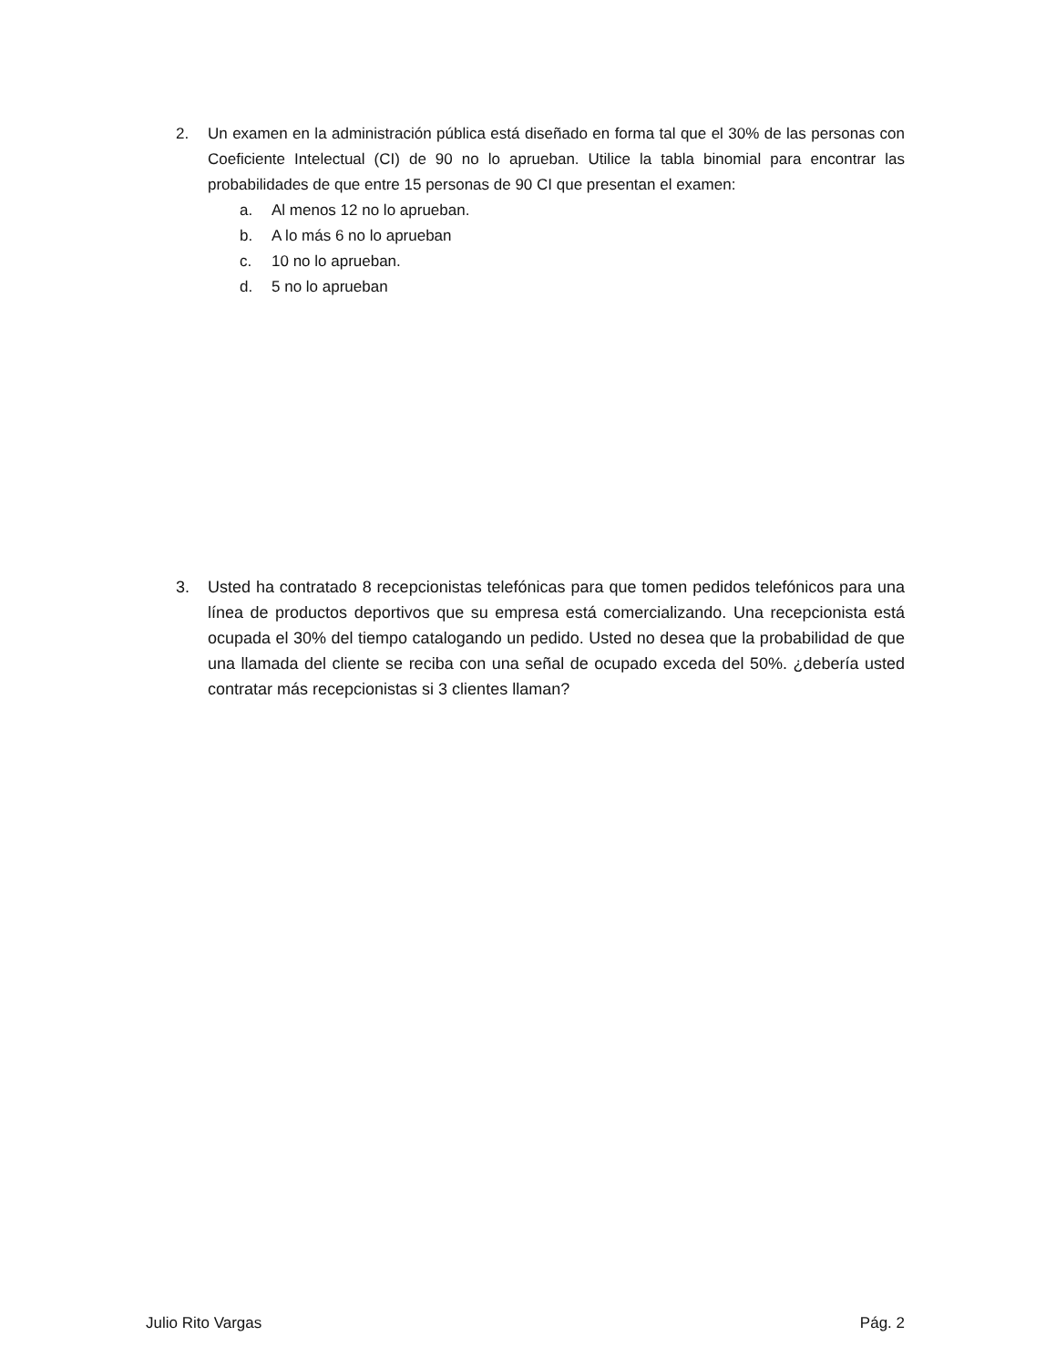2.
Un examen en la administración pública está diseñado en forma tal que el 30% de las personas con Coeficiente Intelectual (CI) de 90 no lo aprueban. Utilice la tabla binomial para encontrar las probabilidades de que entre 15 personas de 90 CI que presentan el examen:
a. Al menos 12 no lo aprueban.
b. A lo más 6 no lo aprueban
c. 10 no lo aprueban.
d. 5 no lo aprueban
3.
Usted ha contratado 8 recepcionistas telefónicas para que tomen pedidos telefónicos para una línea de productos deportivos que su empresa está comercializando. Una recepcionista está ocupada el 30% del tiempo catalogando un pedido. Usted no desea que la probabilidad de que una llamada del cliente se reciba con una señal de ocupado exceda del 50%. ¿debería usted contratar más recepcionistas si 3 clientes llaman?
Julio Rito Vargas Pág. 2